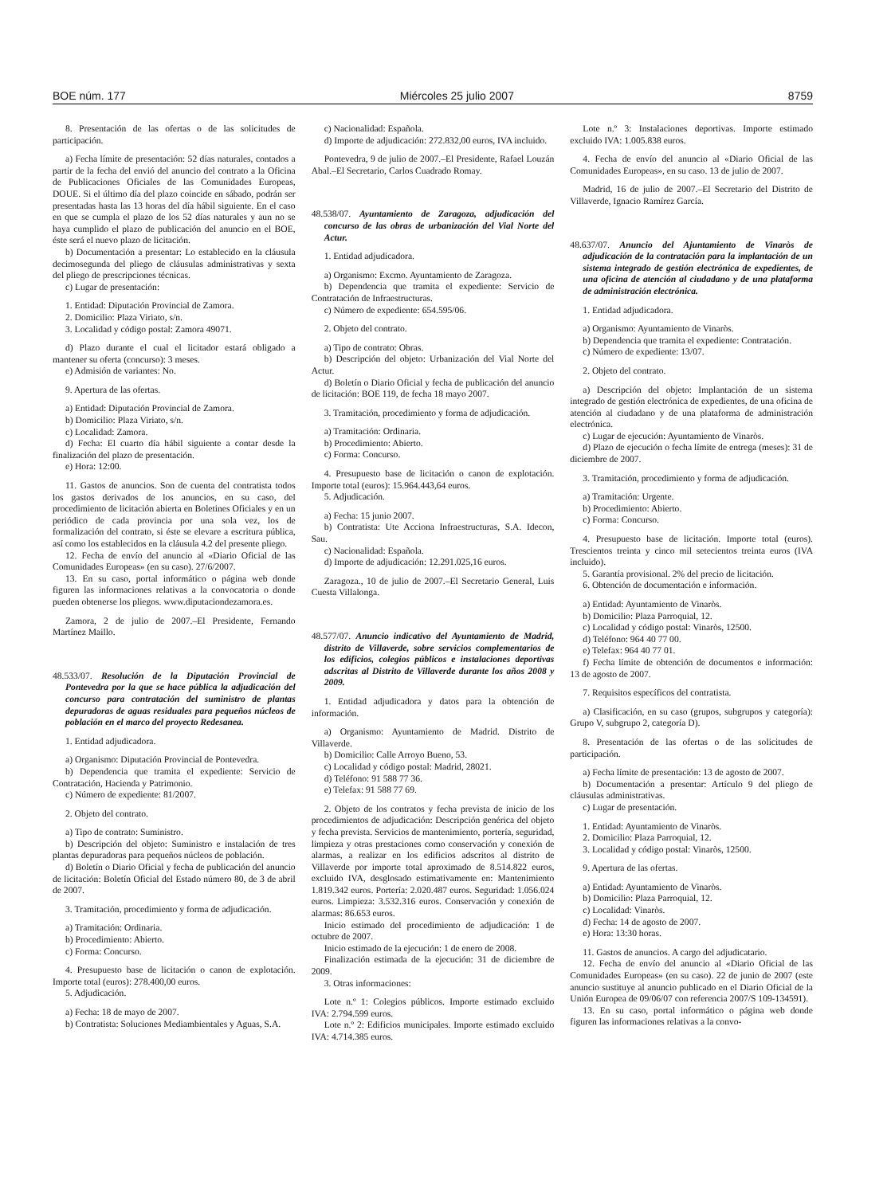BOE núm. 177 Miércoles 25 julio 2007 8759
8. Presentación de las ofertas o de las solicitudes de participación.
a) Fecha límite de presentación: 52 días naturales, contados a partir de la fecha del envió del anuncio del contrato a la Oficina de Publicaciones Oficiales de las Comunidades Europeas, DOUE. Si el último día del plazo coincide en sábado, podrán ser presentadas hasta las 13 horas del día hábil siguiente. En el caso en que se cumpla el plazo de los 52 días naturales y aun no se haya cumplido el plazo de publicación del anuncio en el BOE, éste será el nuevo plazo de licitación.
b) Documentación a presentar: Lo establecido en la cláusula decimosegunda del pliego de cláusulas administrativas y sexta del pliego de prescripciones técnicas.
c) Lugar de presentación:
1. Entidad: Diputación Provincial de Zamora.
2. Domicilio: Plaza Viriato, s/n.
3. Localidad y código postal: Zamora 49071.
d) Plazo durante el cual el licitador estará obligado a mantener su oferta (concurso): 3 meses.
e) Admisión de variantes: No.
9. Apertura de las ofertas.
a) Entidad: Diputación Provincial de Zamora.
b) Domicilio: Plaza Viriato, s/n.
c) Localidad: Zamora.
d) Fecha: El cuarto día hábil siguiente a contar desde la finalización del plazo de presentación.
e) Hora: 12:00.
11. Gastos de anuncios. Son de cuenta del contratista todos los gastos derivados de los anuncios, en su caso, del procedimiento de licitación abierta en Boletines Oficiales y en un periódico de cada provincia por una sola vez, los de formalización del contrato, si éste se elevare a escritura pública, así como los establecidos en la cláusula 4.2 del presente pliego.
12. Fecha de envío del anuncio al «Diario Oficial de las Comunidades Europeas» (en su caso). 27/6/2007.
13. En su caso, portal informático o página web donde figuren las informaciones relativas a la convocatoria o donde pueden obtenerse los pliegos. www.diputaciondezamora.es.
Zamora, 2 de julio de 2007.–El Presidente, Fernando Martínez Maillo.
48.533/07. Resolución de la Diputación Provincial de Pontevedra por la que se hace pública la adjudicación del concurso para contratación del suministro de plantas depuradoras de aguas residuales para pequeños núcleos de población en el marco del proyecto Redesanea.
1. Entidad adjudicadora.
a) Organismo: Diputación Provincial de Pontevedra.
b) Dependencia que tramita el expediente: Servicio de Contratación, Hacienda y Patrimonio.
c) Número de expediente: 81/2007.
2. Objeto del contrato.
a) Tipo de contrato: Suministro.
b) Descripción del objeto: Suministro e instalación de tres plantas depuradoras para pequeños núcleos de población.
d) Boletín o Diario Oficial y fecha de publicación del anuncio de licitación: Boletín Oficial del Estado número 80, de 3 de abril de 2007.
3. Tramitación, procedimiento y forma de adjudicación.
a) Tramitación: Ordinaria.
b) Procedimiento: Abierto.
c) Forma: Concurso.
4. Presupuesto base de licitación o canon de explotación. Importe total (euros): 278.400,00 euros.
5. Adjudicación.
a) Fecha: 18 de mayo de 2007.
b) Contratista: Soluciones Mediambientales y Aguas, S.A.
c) Nacionalidad: Española.
d) Importe de adjudicación: 272.832,00 euros, IVA incluido.
Pontevedra, 9 de julio de 2007.–El Presidente, Rafael Louzán Abal.–El Secretario, Carlos Cuadrado Romay.
48.538/07. Ayuntamiento de Zaragoza, adjudicación del concurso de las obras de urbanización del Vial Norte del Actur.
1. Entidad adjudicadora.
a) Organismo: Excmo. Ayuntamiento de Zaragoza.
b) Dependencia que tramita el expediente: Servicio de Contratación de Infraestructuras.
c) Número de expediente: 654.595/06.
2. Objeto del contrato.
a) Tipo de contrato: Obras.
b) Descripción del objeto: Urbanización del Vial Norte del Actur.
d) Boletín o Diario Oficial y fecha de publicación del anuncio de licitación: BOE 119, de fecha 18 mayo 2007.
3. Tramitación, procedimiento y forma de adjudicación.
a) Tramitación: Ordinaria.
b) Procedimiento: Abierto.
c) Forma: Concurso.
4. Presupuesto base de licitación o canon de explotación. Importe total (euros): 15.964.443,64 euros.
5. Adjudicación.
a) Fecha: 15 junio 2007.
b) Contratista: Ute Acciona Infraestructuras, S.A. Idecon, Sau.
c) Nacionalidad: Española.
d) Importe de adjudicación: 12.291.025,16 euros.
Zaragoza., 10 de julio de 2007.–El Secretario General, Luis Cuesta Villalonga.
48.577/07. Anuncio indicativo del Ayuntamiento de Madrid, distrito de Villaverde, sobre servicios complementarios de los edificios, colegios públicos e instalaciones deportivas adscritas al Distrito de Villaverde durante los años 2008 y 2009.
1. Entidad adjudicadora y datos para la obtención de información.
a) Organismo: Ayuntamiento de Madrid. Distrito de Villaverde.
b) Domicilio: Calle Arroyo Bueno, 53.
c) Localidad y código postal: Madrid, 28021.
d) Teléfono: 91 588 77 36.
e) Telefax: 91 588 77 69.
2. Objeto de los contratos y fecha prevista de inicio de los procedimientos de adjudicación: Descripción genérica del objeto y fecha prevista. Servicios de mantenimiento, portería, seguridad, limpieza y otras prestaciones como conservación y conexión de alarmas, a realizar en los edificios adscritos al distrito de Villaverde por importe total aproximado de 8.514.822 euros, excluido IVA, desglosado estimativamente en: Mantenimiento 1.819.342 euros. Portería: 2.020.487 euros. Seguridad: 1.056.024 euros. Limpieza: 3.532.316 euros. Conservación y conexión de alarmas: 86.653 euros.
Inicio estimado del procedimiento de adjudicación: 1 de octubre de 2007.
Inicio estimado de la ejecución: 1 de enero de 2008.
Finalización estimada de la ejecución: 31 de diciembre de 2009.
3. Otras informaciones:
Lote n.º 1: Colegios públicos. Importe estimado excluido IVA: 2.794.599 euros.
Lote n.º 2: Edificios municipales. Importe estimado excluido IVA: 4.714.385 euros.
Lote n.º 3: Instalaciones deportivas. Importe estimado excluido IVA: 1.005.838 euros.
4. Fecha de envío del anuncio al «Diario Oficial de las Comunidades Europeas», en su caso. 13 de julio de 2007.
Madrid, 16 de julio de 2007.–El Secretario del Distrito de Villaverde, Ignacio Ramírez García.
48.637/07. Anuncio del Ajuntamiento de Vinaròs de adjudicación de la contratación para la implantación de un sistema integrado de gestión electrónica de expedientes, de una oficina de atención al ciudadano y de una plataforma de administración electrónica.
1. Entidad adjudicadora.
a) Organismo: Ayuntamiento de Vinaròs.
b) Dependencia que tramita el expediente: Contratación.
c) Número de expediente: 13/07.
2. Objeto del contrato.
a) Descripción del objeto: Implantación de un sistema integrado de gestión electrónica de expedientes, de una oficina de atención al ciudadano y de una plataforma de administración electrónica.
c) Lugar de ejecución: Ayuntamiento de Vinaròs.
d) Plazo de ejecución o fecha límite de entrega (meses): 31 de diciembre de 2007.
3. Tramitación, procedimiento y forma de adjudicación.
a) Tramitación: Urgente.
b) Procedimiento: Abierto.
c) Forma: Concurso.
4. Presupuesto base de licitación. Importe total (euros). Trescientos treinta y cinco mil setecientos treinta euros (IVA incluido).
5. Garantía provisional. 2% del precio de licitación.
6. Obtención de documentación e información.
a) Entidad: Ayuntamiento de Vinaròs.
b) Domicilio: Plaza Parroquial, 12.
c) Localidad y código postal: Vinaròs, 12500.
d) Teléfono: 964 40 77 00.
e) Telefax: 964 40 77 01.
f) Fecha límite de obtención de documentos e información: 13 de agosto de 2007.
7. Requisitos específicos del contratista.
a) Clasificación, en su caso (grupos, subgrupos y categoría): Grupo V, subgrupo 2, categoría D).
8. Presentación de las ofertas o de las solicitudes de participación.
a) Fecha límite de presentación: 13 de agosto de 2007.
b) Documentación a presentar: Artículo 9 del pliego de cláusulas administrativas.
c) Lugar de presentación.
1. Entidad: Ayuntamiento de Vinaròs.
2. Domicilio: Plaza Parroquial, 12.
3. Localidad y código postal: Vinaròs, 12500.
9. Apertura de las ofertas.
a) Entidad: Ayuntamiento de Vinaròs.
b) Domicilio: Plaza Parroquial, 12.
c) Localidad: Vinaròs.
d) Fecha: 14 de agosto de 2007.
e) Hora: 13:30 horas.
11. Gastos de anuncios. A cargo del adjudicatario.
12. Fecha de envío del anuncio al «Diario Oficial de las Comunidades Europeas» (en su caso). 22 de junio de 2007 (este anuncio sustituye al anuncio publicado en el Diario Oficial de la Unión Europea de 09/06/07 con referencia 2007/S 109-134591).
13. En su caso, portal informático o página web donde figuren las informaciones relativas a la convo-